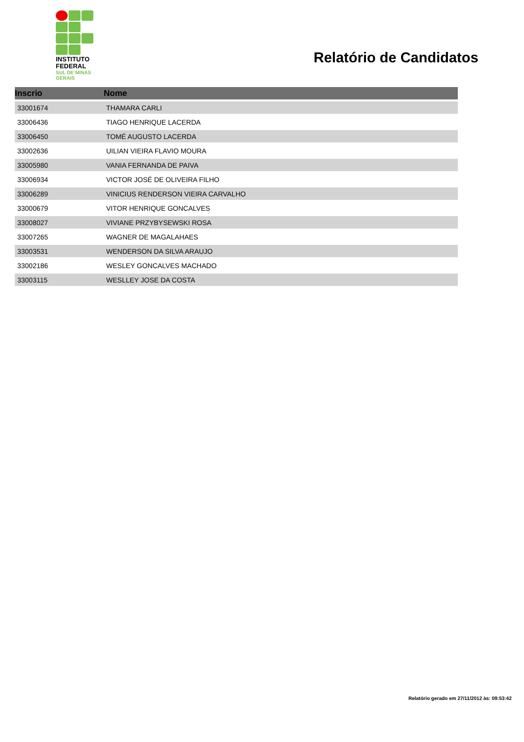INSTITUTO
FEDERAL
SUL DE MINAS
GERAIS
Relatório de Candidatos
| Inscrio | Nome |
| --- | --- |
| 33001674 | THAMARA CARLI |
| 33006436 | TIAGO HENRIQUE LACERDA |
| 33006450 | TOMÉ AUGUSTO LACERDA |
| 33002636 | UILIAN VIEIRA FLAVIO MOURA |
| 33005980 | VANIA FERNANDA DE PAIVA |
| 33006934 | VICTOR JOSÉ DE OLIVEIRA FILHO |
| 33006289 | VINICIUS RENDERSON VIEIRA CARVALHO |
| 33000679 | VITOR HENRIQUE GONCALVES |
| 33008027 | VIVIANE PRZYBYSEWSKI ROSA |
| 33007265 | WAGNER DE MAGALAHAES |
| 33003531 | WENDERSON DA SILVA ARAUJO |
| 33002186 | WESLEY GONCALVES MACHADO |
| 33003115 | WESLLEY JOSE DA COSTA |
Relatório gerado em 27/11/2012 às: 09:53:42